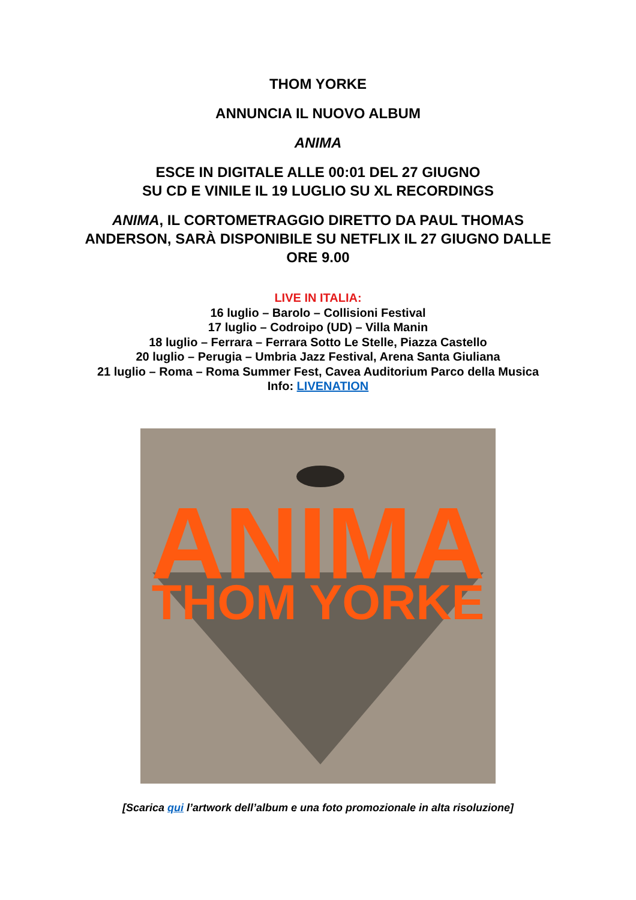THOM YORKE
ANNUNCIA IL NUOVO ALBUM
ANIMA
ESCE IN DIGITALE ALLE 00:01 DEL 27 GIUGNO
SU CD E VINILE IL 19 LUGLIO SU XL RECORDINGS
ANIMA, IL CORTOMETRAGGIO DIRETTO DA PAUL THOMAS
ANDERSON, SARÀ DISPONIBILE SU NETFLIX IL 27 GIUGNO DALLE
ORE 9.00
LIVE IN ITALIA:
16 luglio – Barolo – Collisioni Festival
17 luglio – Codroipo (UD) – Villa Manin
18 luglio – Ferrara – Ferrara Sotto Le Stelle, Piazza Castello
20 luglio – Perugia – Umbria Jazz Festival, Arena Santa Giuliana
21 luglio – Roma – Roma Summer Fest, Cavea Auditorium Parco della Musica
Info: LIVENATION
ANIMA
THOM YORKE
[Scarica qui l’artwork dell’album e una foto promozionale in alta risoluzione]